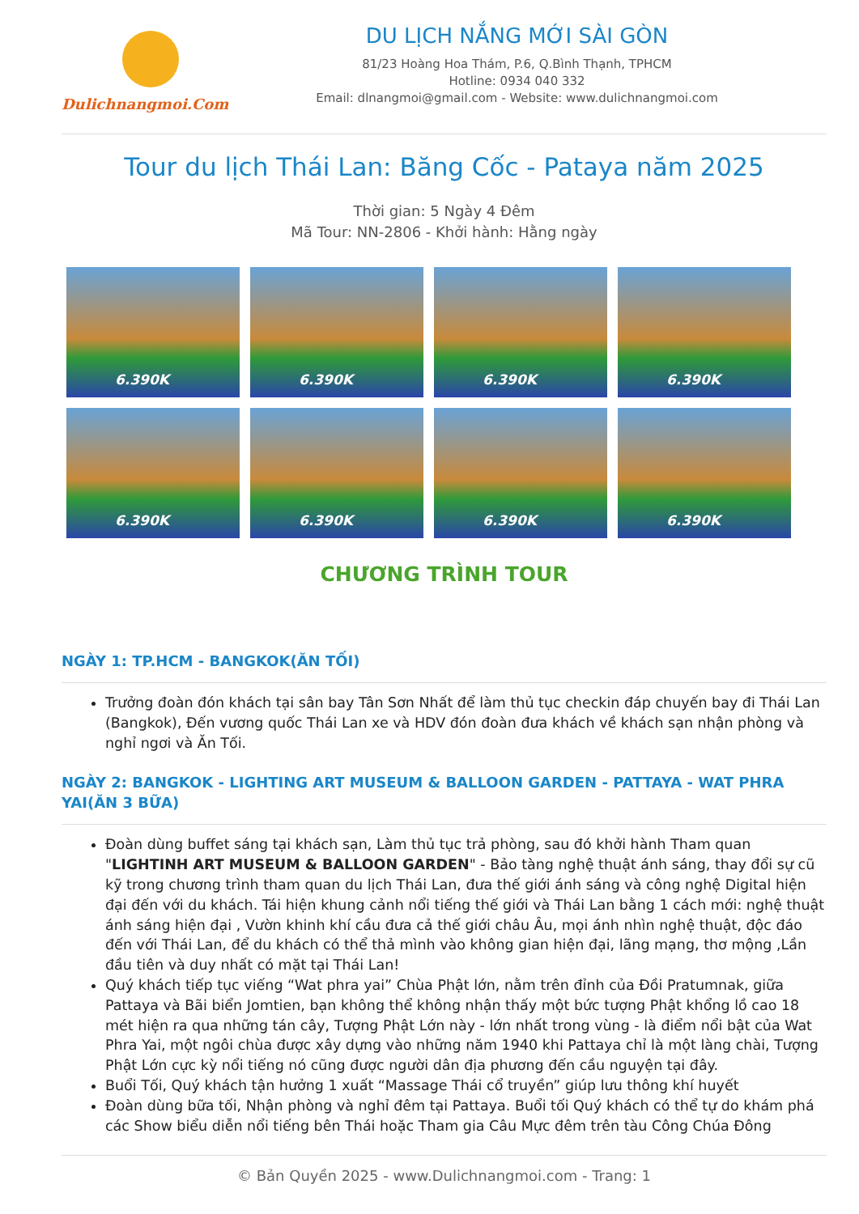Dulichnangmoi.Com
DU LỊCH NẮNG MỚI SÀI GÒN
81/23 Hoàng Hoa Thám, P.6, Q.Bình Thạnh, TPHCM
Hotline: 0934 040 332
Email: dlnangmoi@gmail.com - Website: www.dulichnangmoi.com
Tour du lịch Thái Lan: Băng Cốc - Pataya năm 2025
Thời gian: 5 Ngày 4 Đêm
Mã Tour: NN-2806 - Khởi hành: Hằng ngày
6.390K
6.390K
6.390K
6.390K
6.390K
6.390K
6.390K
6.390K
CHƯƠNG TRÌNH TOUR
NGÀY 1: TP.HCM - BANGKOK(ĂN TỐI)
Trưởng đoàn đón khách tại sân bay Tân Sơn Nhất để làm thủ tục checkin đáp chuyến bay đi Thái Lan (Bangkok), Đến vương quốc Thái Lan xe và HDV đón đoàn đưa khách về khách sạn nhận phòng và nghỉ ngơi và Ăn Tối.
NGÀY 2: BANGKOK - LIGHTING ART MUSEUM & BALLOON GARDEN - PATTAYA - WAT PHRA YAI(ĂN 3 BỮA)
Đoàn dùng buffet sáng tại khách sạn, Làm thủ tục trả phòng, sau đó khởi hành Tham quan "LIGHTINH ART MUSEUM & BALLOON GARDEN" - Bảo tàng nghệ thuật ánh sáng, thay đổi sự cũ kỹ trong chương trình tham quan du lịch Thái Lan, đưa thế giới ánh sáng và công nghệ Digital hiện đại đến với du khách. Tái hiện khung cảnh nổi tiếng thế giới và Thái Lan bằng 1 cách mới: nghệ thuật ánh sáng hiện đại , Vườn khinh khí cầu đưa cả thế giới châu Âu, mọi ánh nhìn nghệ thuật, độc đáo đến với Thái Lan, để du khách có thể thả mình vào không gian hiện đại, lãng mạng, thơ mộng ,Lần đầu tiên và duy nhất có mặt tại Thái Lan!
Quý khách tiếp tục viếng “Wat phra yai” Chùa Phật lớn, nằm trên đỉnh của Đồi Pratumnak, giữa Pattaya và Bãi biển Jomtien, bạn không thể không nhận thấy một bức tượng Phật khổng lồ cao 18 mét hiện ra qua những tán cây, Tượng Phật Lớn này - lớn nhất trong vùng - là điểm nổi bật của Wat Phra Yai, một ngôi chùa được xây dựng vào những năm 1940 khi Pattaya chỉ là một làng chài, Tượng Phật Lớn cực kỳ nổi tiếng nó cũng được người dân địa phương đến cầu nguyện tại đây.
Buổi Tối, Quý khách tận hưởng 1 xuất “Massage Thái cổ truyền” giúp lưu thông khí huyết
Đoàn dùng bữa tối, Nhận phòng và nghỉ đêm tại Pattaya. Buổi tối Quý khách có thể tự do khám phá các Show biểu diễn nổi tiếng bên Thái hoặc Tham gia Câu Mực đêm trên tàu Công Chúa Đông
© Bản Quyền 2025 - www.Dulichnangmoi.com - Trang: 1